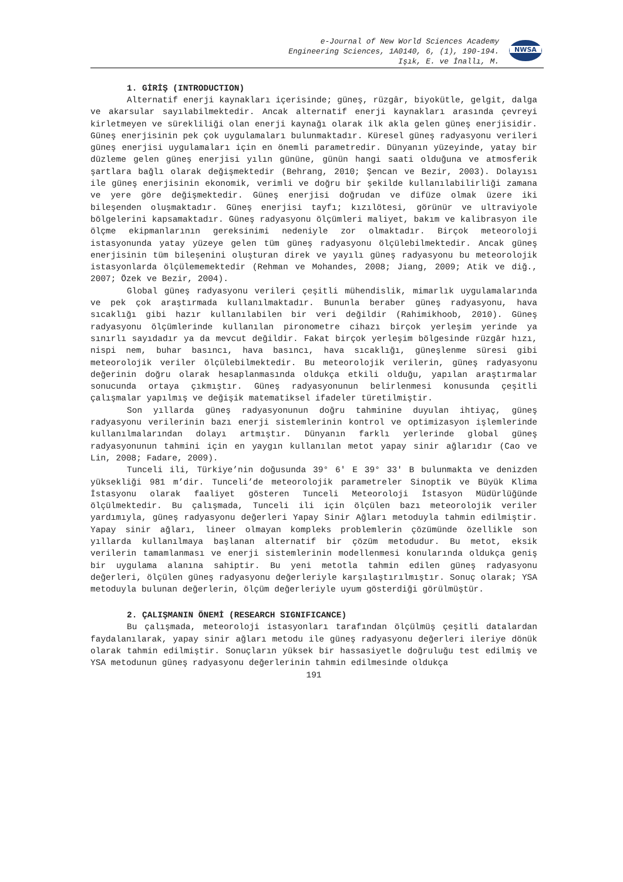e-Journal of New World Sciences Academy
Engineering Sciences, 1A0140, 6, (1), 190-194.
Işık, E. ve İnallı, M.
NWSA
1. GİRİŞ (INTRODUCTION)
Alternatif enerji kaynakları içerisinde; güneş, rüzgâr, biyokütle, gelgit, dalga ve akarsular sayılabilmektedir. Ancak alternatif enerji kaynakları arasında çevreyi kirletmeyen ve sürekliliği olan enerji kaynağı olarak ilk akla gelen güneş enerjisidir. Güneş enerjisinin pek çok uygulamaları bulunmaktadır. Küresel güneş radyasyonu verileri güneş enerjisi uygulamaları için en önemli parametredir. Dünyanın yüzeyinde, yatay bir düzleme gelen güneş enerjisi yılın gününe, günün hangi saati olduğuna ve atmosferik şartlara bağlı olarak değişmektedir (Behrang, 2010; Şencan ve Bezir, 2003). Dolayısı ile güneş enerjisinin ekonomik, verimli ve doğru bir şekilde kullanılabilirliği zamana ve yere göre değişmektedir. Güneş enerjisi doğrudan ve difüze olmak üzere iki bileşenden oluşmaktadır. Güneş enerjisi tayfı; kızılötesi, görünür ve ultraviyole bölgelerini kapsamaktadır. Güneş radyasyonu ölçümleri maliyet, bakım ve kalibrasyon ile ölçme ekipmanlarının gereksinimi nedeniyle zor olmaktadır. Birçok meteoroloji istasyonunda yatay yüzeye gelen tüm güneş radyasyonu ölçülebilmektedir. Ancak güneş enerjisinin tüm bileşenini oluşturan direk ve yayılı güneş radyasyonu bu meteorolojik istasyonlarda ölçülememektedir (Rehman ve Mohandes, 2008; Jiang, 2009; Atik ve diğ., 2007; Özek ve Bezir, 2004).
Global güneş radyasyonu verileri çeşitli mühendislik, mimarlık uygulamalarında ve pek çok araştırmada kullanılmaktadır. Bununla beraber güneş radyasyonu, hava sıcaklığı gibi hazır kullanılabilen bir veri değildir (Rahimikhoob, 2010). Güneş radyasyonu ölçümlerinde kullanılan pironometre cihazı birçok yerleşim yerinde ya sınırlı sayıdadır ya da mevcut değildir. Fakat birçok yerleşim bölgesinde rüzgâr hızı, nispi nem, buhar basıncı, hava basıncı, hava sıcaklığı, güneşlenme süresi gibi meteorolojik veriler ölçülebilmektedir. Bu meteorolojik verilerin, güneş radyasyonu değerinin doğru olarak hesaplanmasında oldukça etkili olduğu, yapılan araştırmalar sonucunda ortaya çıkmıştır. Güneş radyasyonunun belirlenmesi konusunda çeşitli çalışmalar yapılmış ve değişik matematiksel ifadeler türetilmiştir.
Son yıllarda güneş radyasyonunun doğru tahminine duyulan ihtiyaç, güneş radyasyonu verilerinin bazı enerji sistemlerinin kontrol ve optimizasyon işlemlerinde kullanılmalarından dolayı artmıştır. Dünyanın farklı yerlerinde global güneş radyasyonunun tahmini için en yaygın kullanılan metot yapay sinir ağlarıdır (Cao ve Lin, 2008; Fadare, 2009).
Tunceli ili, Türkiye’nin doğusunda 39° 6' E 39° 33' B bulunmakta ve denizden yüksekliği 981 m’dir. Tunceli’de meteorolojik parametreler Sinoptik ve Büyük Klima İstasyonu olarak faaliyet gösteren Tunceli Meteoroloji İstasyon Müdürlüğünde ölçülmektedir. Bu çalışmada, Tunceli ili için ölçülen bazı meteorolojik veriler yardımıyla, güneş radyasyonu değerleri Yapay Sinir Ağları metoduyla tahmin edilmiştir. Yapay sinir ağları, lineer olmayan kompleks problemlerin çözümünde özellikle son yıllarda kullanılmaya başlanan alternatif bir çözüm metodudur. Bu metot, eksik verilerin tamamlanması ve enerji sistemlerinin modellenmesi konularında oldukça geniş bir uygulama alanına sahiptir. Bu yeni metotla tahmin edilen güneş radyasyonu değerleri, ölçülen güneş radyasyonu değerleriyle karşılaştırılmıştır. Sonuç olarak; YSA metoduyla bulunan değerlerin, ölçüm değerleriyle uyum gösterdiği görülmüştür.
2. ÇALIŞMANIN ÖNEMİ (RESEARCH SIGNIFICANCE)
Bu çalışmada, meteoroloji istasyonları tarafından ölçülmüş çeşitli datalardan faydalanılarak, yapay sinir ağları metodu ile güneş radyasyonu değerleri ileriye dönük olarak tahmin edilmiştir. Sonuçların yüksek bir hassasiyetle doğruluğu test edilmiş ve YSA metodunun güneş radyasyonu değerlerinin tahmin edilmesinde oldukça
191